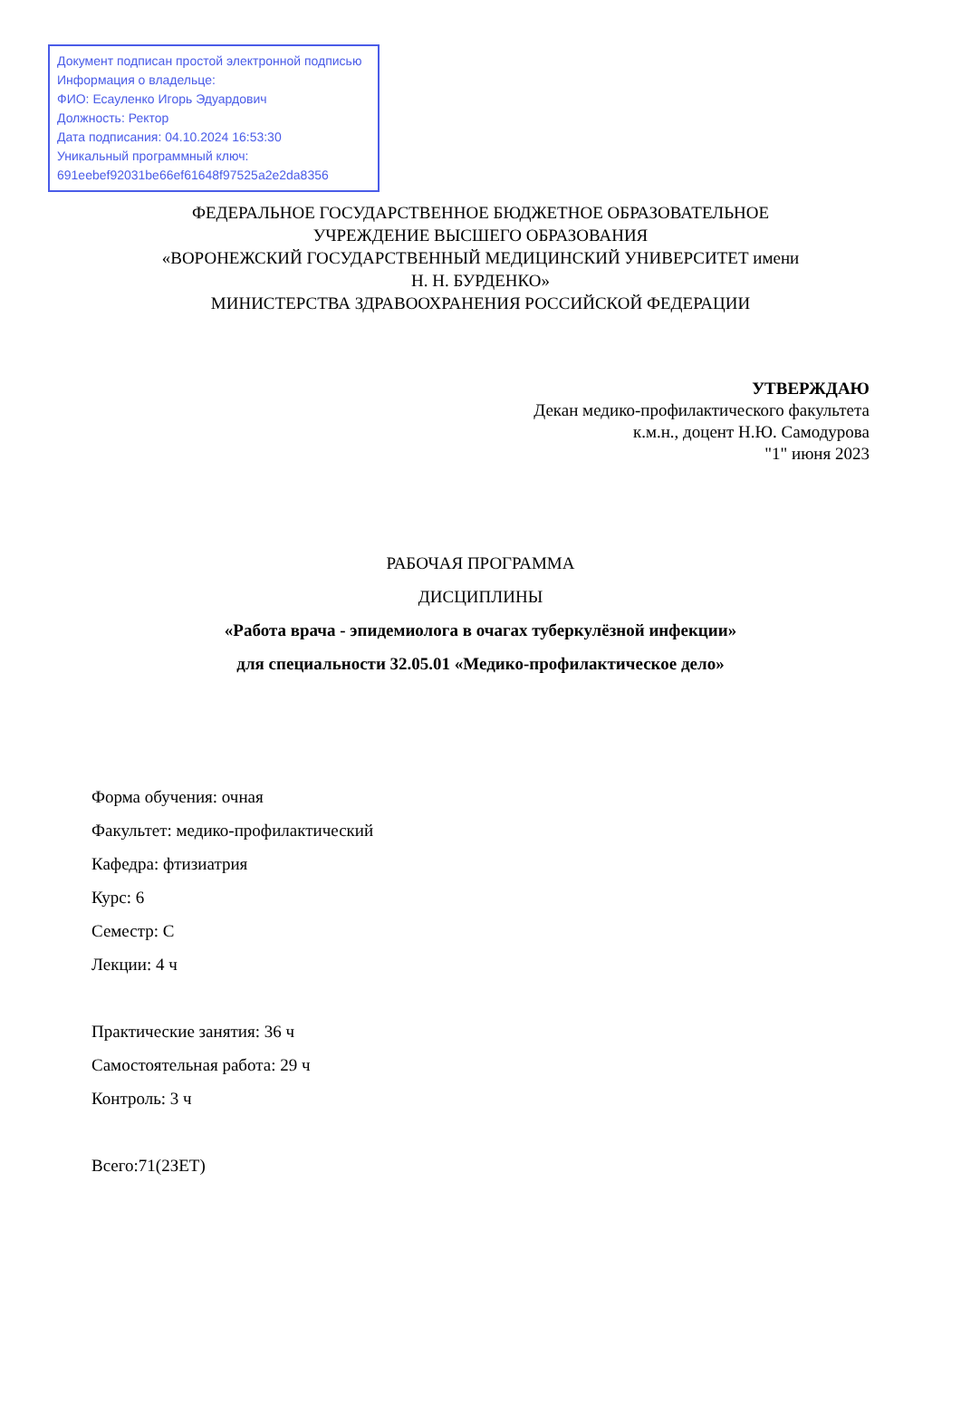Документ подписан простой электронной подписью
Информация о владельце:
ФИО: Есауленко Игорь Эдуардович
Должность: Ректор
Дата подписания: 04.10.2024 16:53:30
Уникальный программный ключ:
691eebef92031be66ef61648f97525a2e2da8356
ФЕДЕРАЛЬНОЕ ГОСУДАРСТВЕННОЕ БЮДЖЕТНОЕ ОБРАЗОВАТЕЛЬНОЕ
УЧРЕЖДЕНИЕ ВЫСШЕГО ОБРАЗОВАНИЯ
«ВОРОНЕЖСКИЙ ГОСУДАРСТВЕННЫЙ МЕДИЦИНСКИЙ УНИВЕРСИТЕТ имени
Н. Н. БУРДЕНКО»
МИНИСТЕРСТВА ЗДРАВООХРАНЕНИЯ РОССИЙСКОЙ ФЕДЕРАЦИИ
УТВЕРЖДАЮ
Декан медико-профилактического факультета
к.м.н., доцент Н.Ю. Самодурова
"1" июня 2023
РАБОЧАЯ ПРОГРАММА
ДИСЦИПЛИНЫ
«Работа врача - эпидемиолога в очагах туберкулёзной инфекции»
для специальности 32.05.01 «Медико-профилактическое дело»
Форма обучения: очная
Факультет: медико-профилактический
Кафедра: фтизиатрия
Курс: 6
Семестр: С
Лекции: 4 ч
Практические занятия: 36 ч
Самостоятельная работа: 29 ч
Контроль: 3 ч
Всего:71(2ЗЕТ)